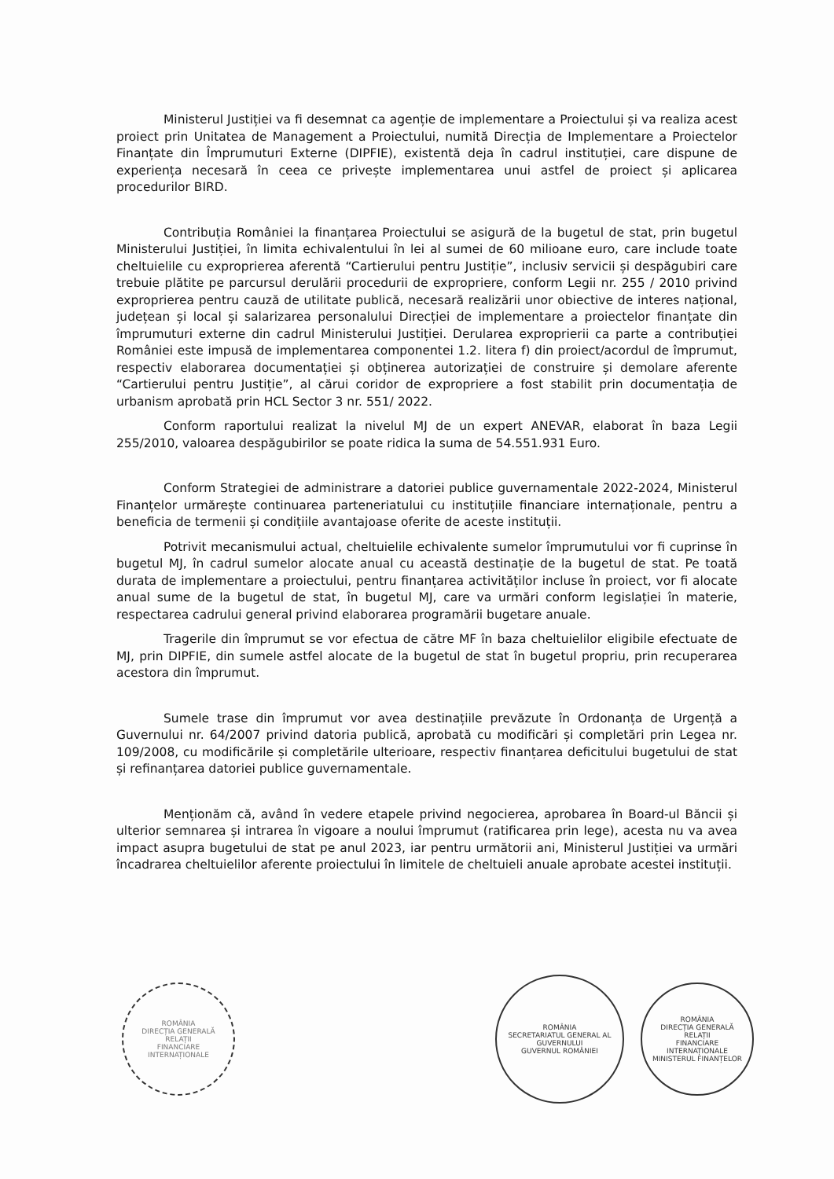Ministerul Justiției va fi desemnat ca agenție de implementare a Proiectului și va realiza acest proiect prin Unitatea de Management a Proiectului, numită Direcția de Implementare a Proiectelor Finanțate din Împrumuturi Externe (DIPFIE), existentă deja în cadrul instituției, care dispune de experiența necesară în ceea ce privește implementarea unui astfel de proiect și aplicarea procedurilor BIRD.
Contribuția României la finanțarea Proiectului se asigură de la bugetul de stat, prin bugetul Ministerului Justiției, în limita echivalentului în lei al sumei de 60 milioane euro, care include toate cheltuielile cu exproprierea aferentă “Cartierului pentru Justiție”, inclusiv servicii și despăgubiri care trebuie plătite pe parcursul derulării procedurii de expropriere, conform Legii nr. 255 / 2010 privind exproprierea pentru cauză de utilitate publică, necesară realizării unor obiective de interes național, județean și local și salarizarea personalului Direcției de implementare a proiectelor finanțate din împrumuturi externe din cadrul Ministerului Justiției. Derularea exproprierii ca parte a contribuției României este impusă de implementarea componentei 1.2. litera f) din proiect/acordul de împrumut, respectiv elaborarea documentației și obținerea autorizației de construire și demolare aferente “Cartierului pentru Justiție”, al cărui coridor de expropriere a fost stabilit prin documentația de urbanism aprobată prin HCL Sector 3 nr. 551/ 2022.
Conform raportului realizat la nivelul MJ de un expert ANEVAR, elaborat în baza Legii 255/2010, valoarea despăgubirilor se poate ridica la suma de 54.551.931 Euro.
Conform Strategiei de administrare a datoriei publice guvernamentale 2022-2024, Ministerul Finanțelor urmărește continuarea parteneriatului cu instituțiile financiare internaționale, pentru a beneficia de termenii și condițiile avantajoase oferite de aceste instituții.
Potrivit mecanismului actual, cheltuielile echivalente sumelor împrumutului vor fi cuprinse în bugetul MJ, în cadrul sumelor alocate anual cu această destinație de la bugetul de stat. Pe toată durata de implementare a proiectului, pentru finanțarea activităților incluse în proiect, vor fi alocate anual sume de la bugetul de stat, în bugetul MJ, care va urmări conform legislației în materie, respectarea cadrului general privind elaborarea programării bugetare anuale.
Tragerile din împrumut se vor efectua de către MF în baza cheltuielilor eligibile efectuate de MJ, prin DIPFIE, din sumele astfel alocate de la bugetul de stat în bugetul propriu, prin recuperarea acestora din împrumut.
Sumele trase din împrumut vor avea destinațiile prevăzute în Ordonanța de Urgență a Guvernului nr. 64/2007 privind datoria publică, aprobată cu modificări și completări prin Legea nr. 109/2008, cu modificările și completările ulterioare, respectiv finanțarea deficitului bugetului de stat și refinanțarea datoriei publice guvernamentale.
Menționăm că, având în vedere etapele privind negocierea, aprobarea în Board-ul Băncii și ulterior semnarea și intrarea în vigoare a noului împrumut (ratificarea prin lege), acesta nu va avea impact asupra bugetului de stat pe anul 2023, iar pentru următorii ani, Ministerul Justiției va urmări încadrarea cheltuielilor aferente proiectului în limitele de cheltuieli anuale aprobate acestei instituții.
ROMÂNIA
DIRECȚIA GENERALĂ
RELAȚII
FINANCIARE
INTERNAȚIONALE
ROMÂNIA
SECRETARIATUL GENERAL AL GUVERNULUI
GUVERNUL ROMÂNIEI
ROMÂNIA
DIRECȚIA GENERALĂ
RELAȚII
FINANCIARE
INTERNAȚIONALE
MINISTERUL FINANȚELOR